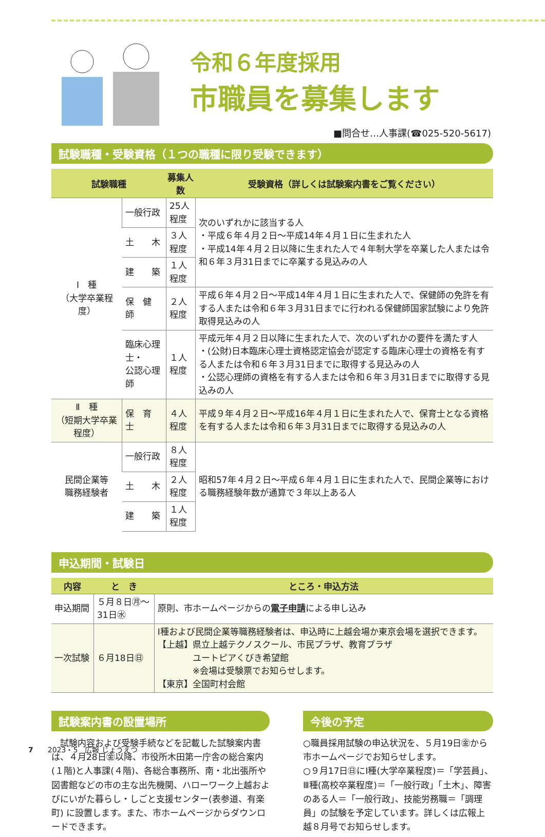令和６年度採用
市職員を募集します
■問合せ…人事課(☎025-520-5617)
試験職種・受験資格（１つの職種に限り受験できます）
| 試験職種 | | 募集人数 | 受験資格（詳しくは試験案内書をご覧ください） |
| --- | --- | --- | --- |
| Ⅰ 種 （大学卒業程度） | 一般行政 | 25人程度 | 次のいずれかに該当する人 ・平成６年４月２日～平成14年４月１日に生まれた人 ・平成14年４月２日以降に生まれた人で４年制大学を卒業した人または令和６年３月31日までに卒業する見込みの人 |
| | 土 木 | ３人程度 | |
| | 建 築 | １人程度 | |
| | 保 健 師 | ２人程度 | 平成６年４月２日～平成14年４月１日に生まれた人で、保健師の免許を有する人または令和６年３月31日までに行われる保健師国家試験により免許取得見込みの人 |
| | 臨床心理士・ 公認心理師 | １人程度 | 平成元年４月２日以降に生まれた人で、次のいずれかの要件を満たす人 ・(公財)日本臨床心理士資格認定協会が認定する臨床心理士の資格を有する人または令和６年３月31日までに取得する見込みの人 ・公認心理師の資格を有する人または令和６年３月31日までに取得する見込みの人 |
| Ⅱ 種 （短期大学卒業程度） | 保 育 士 | ４人程度 | 平成９年４月２日～平成16年４月１日に生まれた人で、保育士となる資格を有する人または令和６年３月31日までに取得する見込みの人 |
| 民間企業等 職務経験者 | 一般行政 | ８人程度 | 昭和57年４月２日～平成６年４月１日に生まれた人で、民間企業等における職務経験年数が通算で３年以上ある人 |
| | 土 木 | ２人程度 | |
| | 建 築 | １人程度 | |
申込期間・試験日
| 内容 | と き | ところ・申込方法 |
| --- | --- | --- |
| 申込期間 | ５月８日㊊～ 31日㊌ | 原則、市ホームページからの 電子申請 による申し込み |
| 一次試験 | ６月18日㊐ | Ⅰ種および民間企業等職務経験者は、申込時に上越会場か東京会場を選択できます。 【上越】県立上越テクノスクール、市民プラザ、教育プラザ ユートピアくびき希望館 ※会場は受験票でお知らせします。 【東京】全国町村会館 |
試験案内書の設置場所
　試験内容および受験手続などを記載した試験案内書は、４月28日㊎以降、市役所木田第一庁舎の総合案内(１階)と人事課(４階)、各総合事務所、南・北出張所や図書館などの市の主な出先機関、ハローワーク上越およびにいがた暮らし・しごと支援センター(表参道、有楽町) に設置します。また、市ホームページからダウンロードできます。
今後の予定
○職員採用試験の申込状況を、５月19日㊎から市ホームページでお知らせします。
○９月17日㊐にⅠ種(大学卒業程度)＝「学芸員」、Ⅲ種(高校卒業程度)＝「一般行政」「土木」、障害のある人＝「一般行政」、技能労務職＝「調理員」の試験を予定しています。詳しくは広報上越８月号でお知らせします。
7　　2023・5　広報 じょうえつ